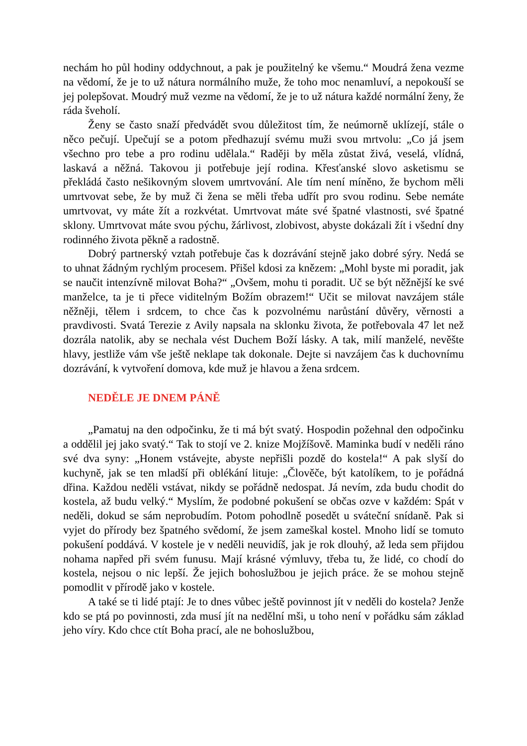nechám ho půl hodiny oddychnout, a pak je použitelný ke všemu.“ Moudrá žena vezme na vědomí, že je to už nátura normálního muže, že toho moc nenamluví, a nepokouší se jej polepšovat. Moudrý muž vezme na vědomí, že je to už nátura každé normální ženy, že ráda šveholí.
Ženy se často snaží předvádět svou důležitost tím, že neúmorně uklízejí, stále o něco pečují. Upečují se a potom předhazují svému muži svou mrtvolu: „Co já jsem všechno pro tebe a pro rodinu udělala.“ Raději by měla zůstat živá, veselá, vlídná, laskavá a něžná. Takovou ji potřebuje její rodina. Křesťanské slovo asketismu se překládá často nešikovným slovem umrtvování. Ale tím není míněno, že bychom měli umrtvovat sebe, že by muž či žena se měli třeba udřít pro svou rodinu. Sebe nemáte umrtvovat, vy máte žít a rozkvétat. Umrtvovat máte své špatné vlastnosti, své špatné sklony. Umrtvovat máte svou pýchu, žárlivost, zlobivost, abyste dokázali žít i všední dny rodinného života pěkně a radostně.
Dobrý partnerský vztah potřebuje čas k dozrávání stejně jako dobré sýry. Nedá se to uhnat žádným rychlým procesem. Přišel kdosi za knězem: „Mohl byste mi poradit, jak se naučit intenzívně milovat Boha?“ „Ovšem, mohu ti poradit. Uč se být něžnější ke své manželce, ta je ti přece viditelným Božím obrazem!“ Učit se milovat navzájem stále něžněji, tělem i srdcem, to chce čas k pozvolnému narůstání důvěry, věrnosti a pravdivosti. Svatá Terezie z Avily napsala na sklonku života, že potřebovala 47 let než dozrála natolik, aby se nechala vést Duchem Boží lásky. A tak, milí manželé, nevěšte hlavy, jestliže vám vše ještě neklape tak dokonale. Dejte si navzájem čas k duchovnímu dozrávání, k vytvoření domova, kde muž je hlavou a žena srdcem.
NEDĚLE JE DNEM PÁNĚ
„Pamatuj na den odpočinku, že ti má být svatý. Hospodin požehnal den odpočinku a oddělil jej jako svatý.“ Tak to stojí ve 2. knize Mojžíšově. Maminka budí v neděli ráno své dva syny: „Honem vstávejte, abyste nepřišli pozdě do kostela!“ A pak slyší do kuchyně, jak se ten mladší při oblékání lituje: „Člověče, být katolíkem, to je pořádná dřina. Každou neděli vstávat, nikdy se pořádně nedospat. Já nevím, zda budu chodit do kostela, až budu velký.“ Myslím, že podobné pokušení se občas ozve v každém: Spát v neděli, dokud se sám neprobudím. Potom pohodlně posedět u sváteční snídaně. Pak si vyjet do přírody bez špatného svědomí, že jsem zameškal kostel. Mnoho lidí se tomuto pokušení poddává. V kostele je v neděli neuvidíš, jak je rok dlouhý, až leda sem přijdou nohama napřed při svém funusu. Mají krásné výmluvy, třeba tu, že lidé, co chodí do kostela, nejsou o nic lepší. Že jejich bohoslužbou je jejich práce. že se mohou stejně pomodlit v přírodě jako v kostele.
A také se ti lidé ptají: Je to dnes vůbec ještě povinnost jít v neděli do kostela? Jenže kdo se ptá po povinnosti, zda musí jít na nedělní mši, u toho není v pořádku sám základ jeho víry. Kdo chce ctít Boha prací, ale ne bohoslužbou,